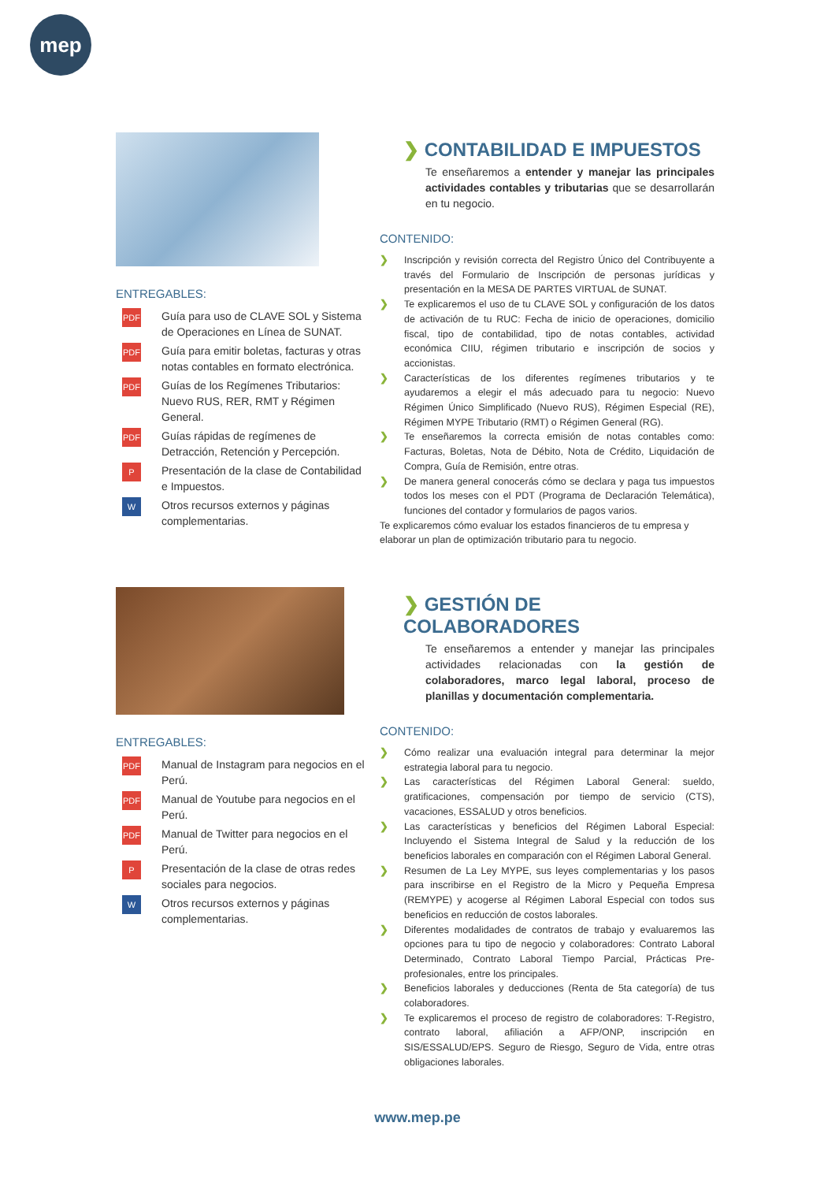mep
ENTREGABLES:
PDF
Guía para uso de CLAVE SOL y Sistema de Operaciones en Línea de SUNAT.
PDF
Guía para emitir boletas, facturas y otras notas contables en formato electrónica.
PDF
Guías de los Regímenes Tributarios: Nuevo RUS, RER, RMT y Régimen General.
PDF
Guías rápidas de regímenes de Detracción, Retención y Percepción.
P
Presentación de la clase de Contabilidad e Impuestos.
W
Otros recursos externos y páginas complementarias.
❯ CONTABILIDAD E IMPUESTOS
Te enseñaremos a entender y manejar las principales actividades contables y tributarias que se desarrollarán en tu negocio.
CONTENIDO:
❯ Inscripción y revisión correcta del Registro Único del Contribuyente a través del Formulario de Inscripción de personas jurídicas y presentación en la MESA DE PARTES VIRTUAL de SUNAT.
❯ Te explicaremos el uso de tu CLAVE SOL y configuración de los datos de activación de tu RUC: Fecha de inicio de operaciones, domicilio fiscal, tipo de contabilidad, tipo de notas contables, actividad económica CIIU, régimen tributario e inscripción de socios y accionistas.
❯ Características de los diferentes regímenes tributarios y te ayudaremos a elegir el más adecuado para tu negocio: Nuevo Régimen Único Simplificado (Nuevo RUS), Régimen Especial (RE), Régimen MYPE Tributario (RMT) o Régimen General (RG).
❯ Te enseñaremos la correcta emisión de notas contables como: Facturas, Boletas, Nota de Débito, Nota de Crédito, Liquidación de Compra, Guía de Remisión, entre otras.
❯ De manera general conocerás cómo se declara y paga tus impuestos todos los meses con el PDT (Programa de Declaración Telemática), funciones del contador y formularios de pagos varios.
Te explicaremos cómo evaluar los estados financieros de tu empresa y elaborar un plan de optimización tributario para tu negocio.
ENTREGABLES:
PDF
Manual de Instagram para negocios en el Perú.
PDF
Manual de Youtube para negocios en el Perú.
PDF
Manual de Twitter para negocios en el Perú.
P
Presentación de la clase de otras redes sociales para negocios.
W
Otros recursos externos y páginas complementarias.
❯ GESTIÓN DE COLABORADORES
Te enseñaremos a entender y manejar las principales actividades relacionadas con la gestión de colaboradores, marco legal laboral, proceso de planillas y documentación complementaria.
CONTENIDO:
❯ Cómo realizar una evaluación integral para determinar la mejor estrategia laboral para tu negocio.
❯ Las características del Régimen Laboral General: sueldo, gratificaciones, compensación por tiempo de servicio (CTS), vacaciones, ESSALUD y otros beneficios.
❯ Las características y beneficios del Régimen Laboral Especial: Incluyendo el Sistema Integral de Salud y la reducción de los beneficios laborales en comparación con el Régimen Laboral General.
❯ Resumen de La Ley MYPE, sus leyes complementarias y los pasos para inscribirse en el Registro de la Micro y Pequeña Empresa (REMYPE) y acogerse al Régimen Laboral Especial con todos sus beneficios en reducción de costos laborales.
❯ Diferentes modalidades de contratos de trabajo y evaluaremos las opciones para tu tipo de negocio y colaboradores: Contrato Laboral Determinado, Contrato Laboral Tiempo Parcial, Prácticas Pre-profesionales, entre los principales.
❯ Beneficios laborales y deducciones (Renta de 5ta categoría) de tus colaboradores.
❯ Te explicaremos el proceso de registro de colaboradores: T-Registro, contrato laboral, afiliación a AFP/ONP, inscripción en SIS/ESSALUD/EPS. Seguro de Riesgo, Seguro de Vida, entre otras obligaciones laborales.
www.mep.pe